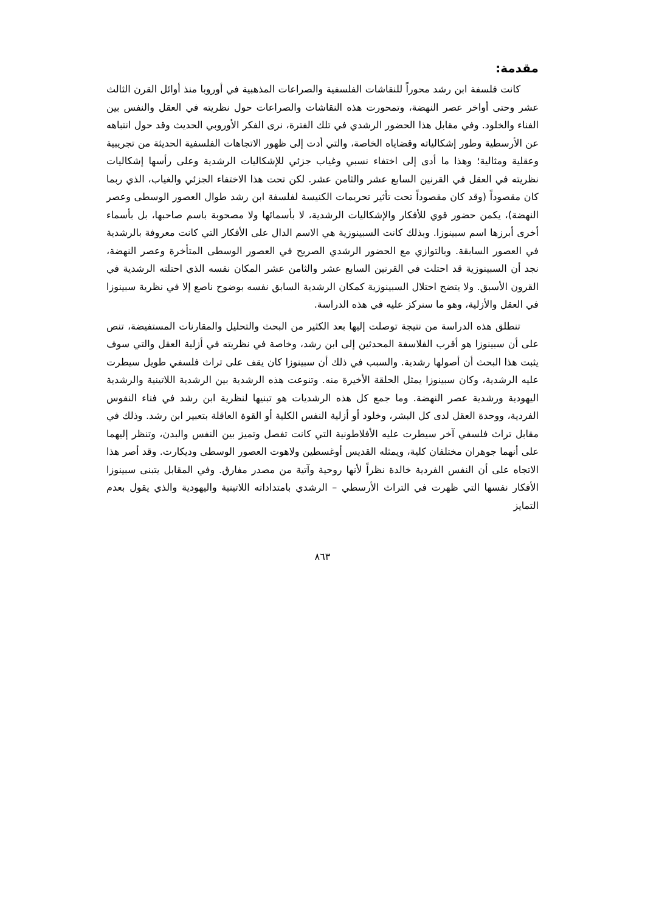مقدمة:
كانت فلسفة ابن رشد محوراً للنقاشات الفلسفية والصراعات المذهبية في أوروبا منذ أوائل القرن الثالث عشر وحتى أواخر عصر النهضة، وتمحورت هذه النقاشات والصراعات حول نظريته في العقل والنفس بين الفناء والخلود. وفي مقابل هذا الحضور الرشدي في تلك الفترة، نرى الفكر الأوروبي الحديث وقد حول انتباهه عن الأرسطية وطور إشكالياته وقضاياه الخاصة، والتي أدت إلى ظهور الاتجاهات الفلسفية الحديثة من تجريبية وعقلية ومثالية؛ وهذا ما أدى إلى اختفاء نسبي وغياب جزئي للإشكاليات الرشدية وعلى رأسها إشكاليات نظريته في العقل في القرنين السابع عشر والثامن عشر. لكن تحت هذا الاختفاء الجزئي والغياب، الذي ربما كان مقصوداً (وقد كان مقصوداً تحت تأثير تحريمات الكنيسة لفلسفة ابن رشد طوال العصور الوسطى وعصر النهضة)، يكمن حضور قوي للأفكار والإشكاليات الرشدية، لا بأسمائها ولا مصحوبة باسم صاحبها، بل بأسماء أخرى أبرزها اسم سبينوزا. وبذلك كانت السبينوزية هي الاسم الدال على الأفكار التي كانت معروفة بالرشدية في العصور السابقة. وبالتوازي مع الحضور الرشدي الصريح في العصور الوسطى المتأخرة وعصر النهضة، نجد أن السبينوزية قد احتلت في القرنين السابع عشر والثامن عشر المكان نفسه الذي احتلته الرشدية في القرون الأسبق. ولا يتضح احتلال السبينوزية كمكان الرشدية السابق نفسه بوضوح ناصع إلا في نظرية سبينوزا في العقل والأزلية، وهو ما سنركز عليه في هذه الدراسة.
تنطلق هذه الدراسة من نتيجة توصلت إليها بعد الكثير من البحث والتحليل والمقارنات المستفيضة، تنص على أن سبينوزا هو أقرب الفلاسفة المحدثين إلى ابن رشد، وخاصة في نظريته في أزلية العقل والتي سوف يثبت هذا البحث أن أصولها رشدية. والسبب في ذلك أن سبينوزا كان يقف على تراث فلسفي طويل سيطرت عليه الرشدية، وكان سبينوزا يمثل الحلقة الأخيرة منه. وتنوعت هذه الرشدية بين الرشدية اللاتينية والرشدية اليهودية ورشدية عصر النهضة. وما جمع كل هذه الرشديات هو تبنيها لنظرية ابن رشد في فناء النفوس الفردية، ووحدة العقل لدى كل البشر، وخلود أو أزلية النفس الكلية أو القوة العاقلة بتعبير ابن رشد. وذلك في مقابل تراث فلسفي آخر سيطرت عليه الأفلاطونية التي كانت تفصل وتميز بين النفس والبدن، وتنظر إليهما على أنهما جوهران مختلفان كلية، ويمثله القديس أوغسطين ولاهوت العصور الوسطى وديكارت. وقد أصر هذا الاتجاه على أن النفس الفردية خالدة نظراً لأنها روحية وآتية من مصدر مفارق. وفي المقابل يتبنى سبينوزا الأفكار نفسها التي ظهرت في التراث الأرسطي – الرشدي بامتداداته اللاتينية واليهودية والذي يقول بعدم التمايز
٨٦٣